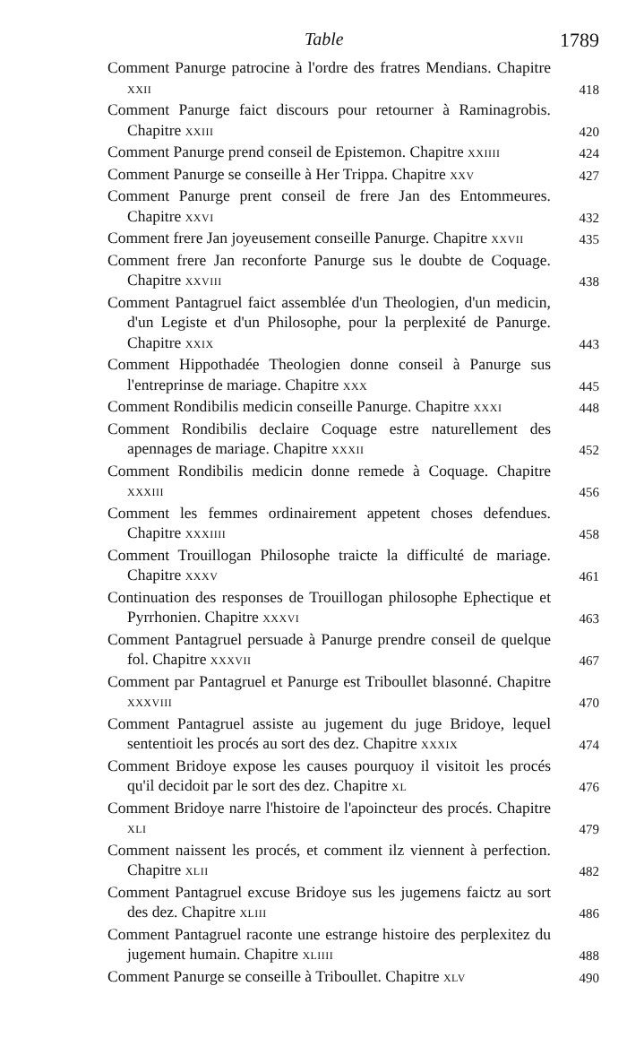Table 1789
Comment Panurge patrocine à l'ordre des fratres Mendians. Chapitre XXII
418
Comment Panurge faict discours pour retourner à Raminagrobis. Chapitre XXIII
420
Comment Panurge prend conseil de Epistemon. Chapitre XXIIII
424
Comment Panurge se conseille à Her Trippa. Chapitre XXV
427
Comment Panurge prent conseil de frere Jan des Entommeures. Chapitre XXVI
432
Comment frere Jan joyeusement conseille Panurge. Chapitre XXVII
435
Comment frere Jan reconforte Panurge sus le doubte de Coquage. Chapitre XXVIII
438
Comment Pantagruel faict assemblée d'un Theologien, d'un medicin, d'un Legiste et d'un Philosophe, pour la perplexité de Panurge. Chapitre XXIX
443
Comment Hippothadée Theologien donne conseil à Panurge sus l'entreprinse de mariage. Chapitre XXX
445
Comment Rondibilis medicin conseille Panurge. Chapitre XXXI
448
Comment Rondibilis declaire Coquage estre naturellement des apennages de mariage. Chapitre XXXII
452
Comment Rondibilis medicin donne remede à Coquage. Chapitre XXXIII
456
Comment les femmes ordinairement appetent choses defendues. Chapitre XXXIIII
458
Comment Trouillogan Philosophe traicte la difficulté de mariage. Chapitre XXXV
461
Continuation des responses de Trouillogan philosophe Ephectique et Pyrrhonien. Chapitre XXXVI
463
Comment Pantagruel persuade à Panurge prendre conseil de quelque fol. Chapitre XXXVII
467
Comment par Pantagruel et Panurge est Triboullet blasonné. Chapitre XXXVIII
470
Comment Pantagruel assiste au jugement du juge Bridoye, lequel sententioit les procés au sort des dez. Chapitre XXXIX
474
Comment Bridoye expose les causes pourquoy il visitoit les procés qu'il decidoit par le sort des dez. Chapitre XL
476
Comment Bridoye narre l'histoire de l'apoincteur des procés. Chapitre XLI
479
Comment naissent les procés, et comment ilz viennent à perfection. Chapitre XLII
482
Comment Pantagruel excuse Bridoye sus les jugemens faictz au sort des dez. Chapitre XLIII
486
Comment Pantagruel raconte une estrange histoire des perplexitez du jugement humain. Chapitre XLIIII
488
Comment Panurge se conseille à Triboullet. Chapitre XLV
490